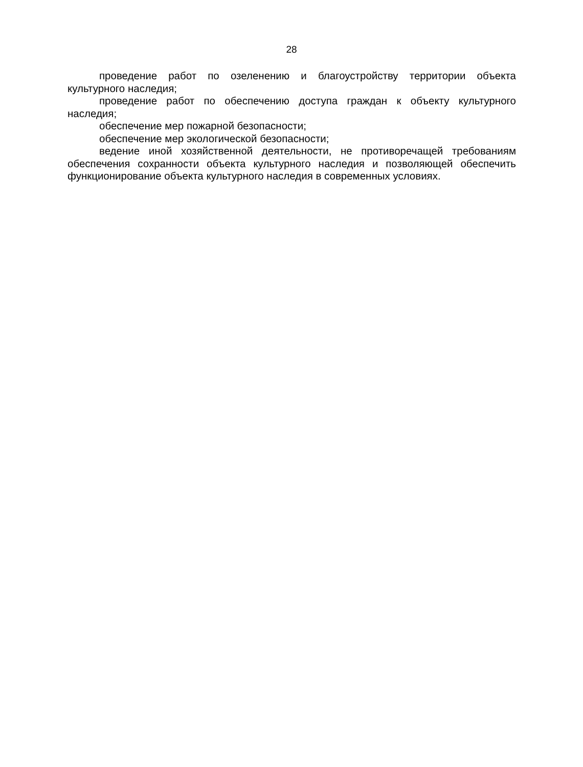28
проведение работ по озеленению и благоустройству территории объекта культурного наследия;
проведение работ по обеспечению доступа граждан к объекту культурного наследия;
обеспечение мер пожарной безопасности;
обеспечение мер экологической безопасности;
ведение иной хозяйственной деятельности, не противоречащей требованиям обеспечения сохранности объекта культурного наследия и позволяющей обеспечить функционирование объекта культурного наследия в современных условиях.